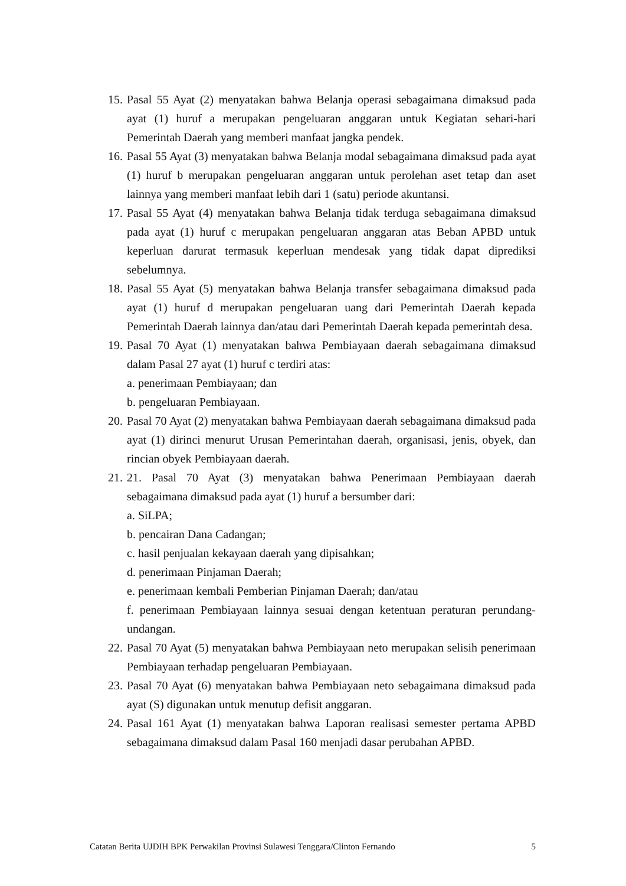15.
Pasal 55 Ayat (2) menyatakan bahwa Belanja operasi sebagaimana dimaksud pada ayat (1) huruf a merupakan pengeluaran anggaran untuk Kegiatan sehari-hari Pemerintah Daerah yang memberi manfaat jangka pendek.
16.
Pasal 55 Ayat (3) menyatakan bahwa Belanja modal sebagaimana dimaksud pada ayat (1) huruf b merupakan pengeluaran anggaran untuk perolehan aset tetap dan aset lainnya yang memberi manfaat lebih dari 1 (satu) periode akuntansi.
17.
Pasal 55 Ayat (4) menyatakan bahwa Belanja tidak terduga sebagaimana dimaksud pada ayat (1) huruf c merupakan pengeluaran anggaran atas Beban APBD untuk keperluan darurat termasuk keperluan mendesak yang tidak dapat diprediksi sebelumnya.
18.
Pasal 55 Ayat (5) menyatakan bahwa Belanja transfer sebagaimana dimaksud pada ayat (1) huruf d merupakan pengeluaran uang dari Pemerintah Daerah kepada Pemerintah Daerah lainnya dan/atau dari Pemerintah Daerah kepada pemerintah desa.
19.
Pasal 70 Ayat (1) menyatakan bahwa Pembiayaan daerah sebagaimana dimaksud dalam Pasal 27 ayat (1) huruf c terdiri atas:
a. penerimaan Pembiayaan; dan
b. pengeluaran Pembiayaan.
20.
Pasal 70 Ayat (2) menyatakan bahwa Pembiayaan daerah sebagaimana dimaksud pada ayat (1) dirinci menurut Urusan Pemerintahan daerah, organisasi, jenis, obyek, dan rincian obyek Pembiayaan daerah.
21.
21. Pasal 70 Ayat (3) menyatakan bahwa Penerimaan Pembiayaan daerah sebagaimana dimaksud pada ayat (1) huruf a bersumber dari:
a. SiLPA;
b. pencairan Dana Cadangan;
c. hasil penjualan kekayaan daerah yang dipisahkan;
d. penerimaan Pinjaman Daerah;
e. penerimaan kembali Pemberian Pinjaman Daerah; dan/atau
f. penerimaan Pembiayaan lainnya sesuai dengan ketentuan peraturan perundang-undangan.
22.
Pasal 70 Ayat (5) menyatakan bahwa Pembiayaan neto merupakan selisih penerimaan Pembiayaan terhadap pengeluaran Pembiayaan.
23.
Pasal 70 Ayat (6) menyatakan bahwa Pembiayaan neto sebagaimana dimaksud pada ayat (S) digunakan untuk menutup defisit anggaran.
24.
Pasal 161 Ayat (1) menyatakan bahwa Laporan realisasi semester pertama APBD sebagaimana dimaksud dalam Pasal 160 menjadi dasar perubahan APBD.
Catatan Berita UJDIH BPK Perwakilan Provinsi Sulawesi Tenggara/Clinton Fernando 5